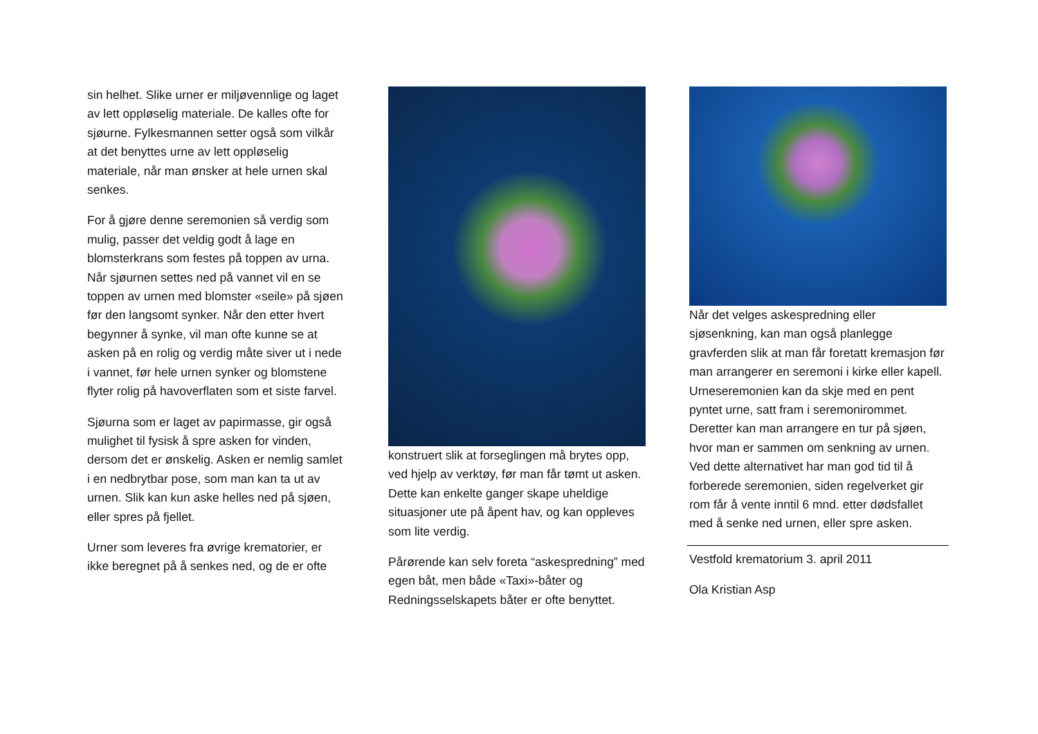sin helhet. Slike urner er miljøvennlige og laget av lett oppløselig materiale. De kalles ofte for sjøurne. Fylkesmannen setter også som vilkår at det benyttes urne av lett oppløselig materiale, når man ønsker at hele urnen skal senkes.
For å gjøre denne seremonien så verdig som mulig, passer det veldig godt å lage en blomsterkrans som festes på toppen av urna. Når sjøurnen settes ned på vannet vil en se toppen av urnen med blomster «seile» på sjøen før den langsomt synker. Når den etter hvert begynner å synke, vil man ofte kunne se at asken på en rolig og verdig måte siver ut i nede i vannet, før hele urnen synker og blomstene flyter rolig på havoverflaten som et siste farvel.
Sjøurna som er laget av papirmasse, gir også mulighet til fysisk å spre asken for vinden, dersom det er ønskelig. Asken er nemlig samlet i en nedbrytbar pose, som man kan ta ut av urnen. Slik kan kun aske helles ned på sjøen, eller spres på fjellet.
Urner som leveres fra øvrige krematorier, er ikke beregnet på å senkes ned, og de er ofte
konstruert slik at forseglingen må brytes opp, ved hjelp av verktøy, før man får tømt ut asken. Dette kan enkelte ganger skape uheldige situasjoner ute på åpent hav, og kan oppleves som lite verdig.
Pårørende kan selv foreta “askespredning” med egen båt, men både «Taxi»-båter og Redningsselskapets båter er ofte benyttet.
Når det velges askespredning eller sjøsenkning, kan man også planlegge gravferden slik at man får foretatt kremasjon før man arrangerer en seremoni i kirke eller kapell. Urneseremonien kan da skje med en pent pyntet urne, satt fram i seremonirommet. Deretter kan man arrangere en tur på sjøen, hvor man er sammen om senkning av urnen. Ved dette alternativet har man god tid til å forberede seremonien, siden regelverket gir rom får å vente inntil 6 mnd. etter dødsfallet med å senke ned urnen, eller spre asken.
Vestfold krematorium 3. april 2011
Ola Kristian Asp